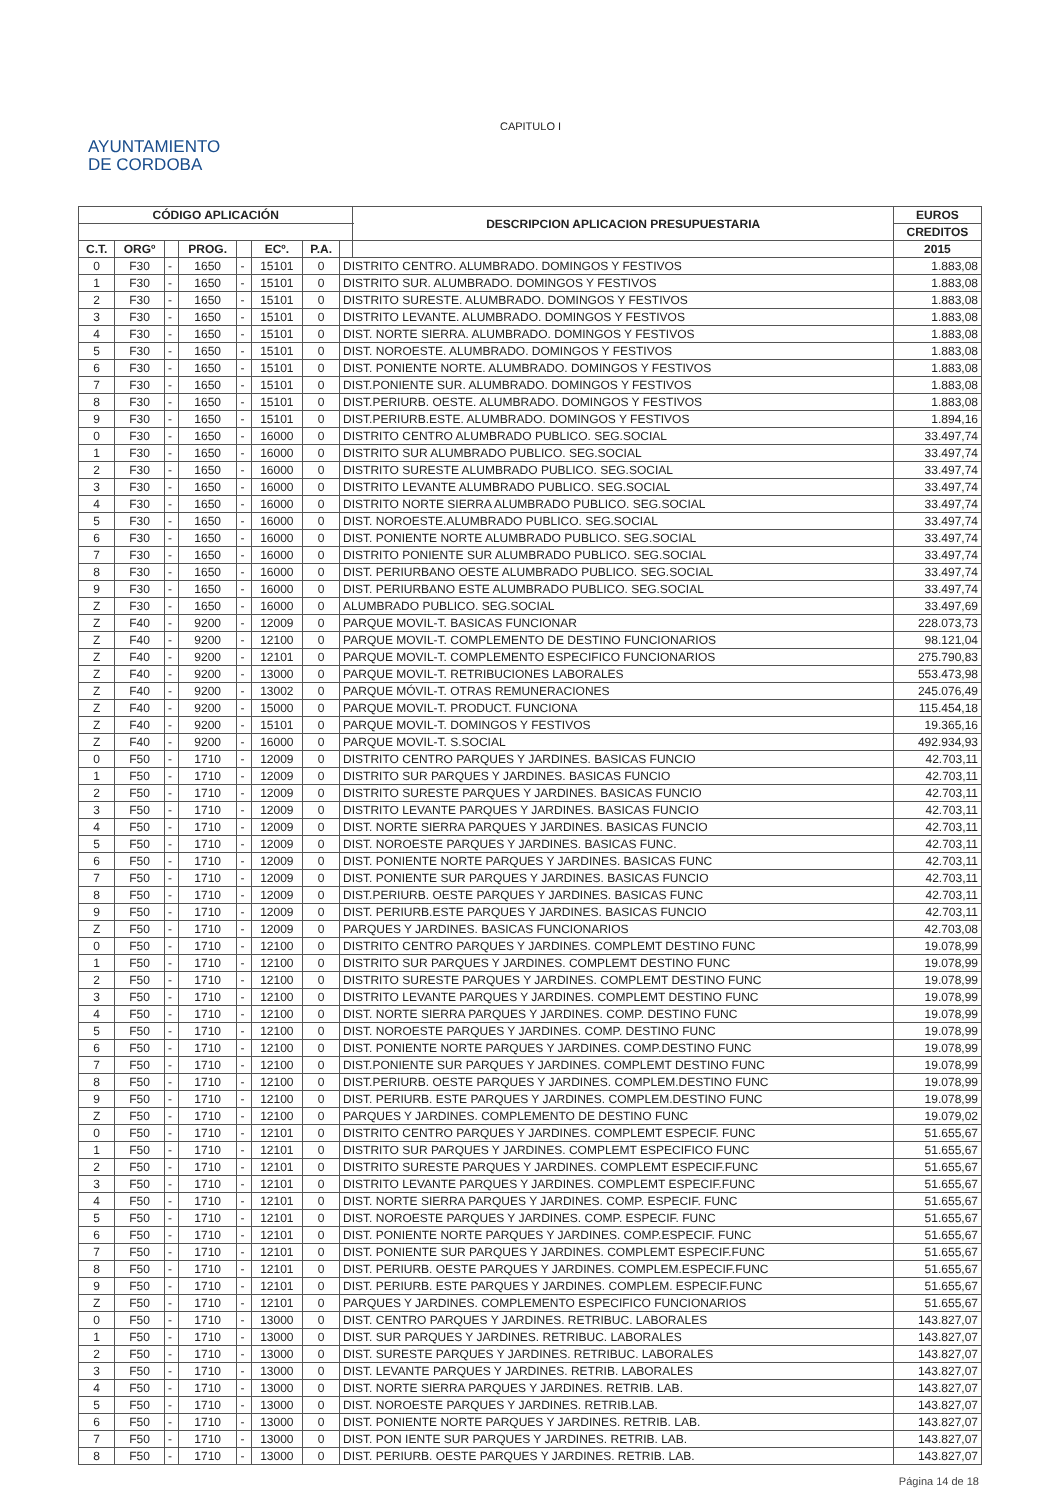CAPITULO I
AYUNTAMIENTO
DE CORDOBA
| CÓDIGO APLICACIÓN | | | | | | | | DESCRIPCION APLICACION PRESUPUESTARIA | EUROS |
| --- | --- | --- | --- | --- | --- | --- | --- | --- | --- |
| | | | | | | | | | CREDITOS |
| C.T. | ORGº | | PROG. | | ECº. | P.A. | | | 2015 |
| 0 | F30 | - | 1650 | - | 15101 | 0 | DISTRITO CENTRO. ALUMBRADO. DOMINGOS Y FESTIVOS | | 1.883,08 |
| 1 | F30 | - | 1650 | - | 15101 | 0 | DISTRITO SUR. ALUMBRADO. DOMINGOS Y FESTIVOS | | 1.883,08 |
| 2 | F30 | - | 1650 | - | 15101 | 0 | DISTRITO SURESTE. ALUMBRADO. DOMINGOS Y FESTIVOS | | 1.883,08 |
| 3 | F30 | - | 1650 | - | 15101 | 0 | DISTRITO LEVANTE. ALUMBRADO. DOMINGOS Y FESTIVOS | | 1.883,08 |
| 4 | F30 | - | 1650 | - | 15101 | 0 | DIST. NORTE SIERRA. ALUMBRADO. DOMINGOS Y FESTIVOS | | 1.883,08 |
| 5 | F30 | - | 1650 | - | 15101 | 0 | DIST. NOROESTE. ALUMBRADO. DOMINGOS Y FESTIVOS | | 1.883,08 |
| 6 | F30 | - | 1650 | - | 15101 | 0 | DIST. PONIENTE NORTE. ALUMBRADO. DOMINGOS Y FESTIVOS | | 1.883,08 |
| 7 | F30 | - | 1650 | - | 15101 | 0 | DIST.PONIENTE SUR. ALUMBRADO. DOMINGOS Y FESTIVOS | | 1.883,08 |
| 8 | F30 | - | 1650 | - | 15101 | 0 | DIST.PERIURB. OESTE. ALUMBRADO. DOMINGOS Y FESTIVOS | | 1.883,08 |
| 9 | F30 | - | 1650 | - | 15101 | 0 | DIST.PERIURB.ESTE. ALUMBRADO. DOMINGOS Y FESTIVOS | | 1.894,16 |
| 0 | F30 | - | 1650 | - | 16000 | 0 | DISTRITO CENTRO ALUMBRADO PUBLICO. SEG.SOCIAL | | 33.497,74 |
| 1 | F30 | - | 1650 | - | 16000 | 0 | DISTRITO SUR ALUMBRADO PUBLICO. SEG.SOCIAL | | 33.497,74 |
| 2 | F30 | - | 1650 | - | 16000 | 0 | DISTRITO SURESTE ALUMBRADO PUBLICO. SEG.SOCIAL | | 33.497,74 |
| 3 | F30 | - | 1650 | - | 16000 | 0 | DISTRITO LEVANTE ALUMBRADO PUBLICO. SEG.SOCIAL | | 33.497,74 |
| 4 | F30 | - | 1650 | - | 16000 | 0 | DISTRITO NORTE SIERRA ALUMBRADO PUBLICO. SEG.SOCIAL | | 33.497,74 |
| 5 | F30 | - | 1650 | - | 16000 | 0 | DIST. NOROESTE.ALUMBRADO PUBLICO. SEG.SOCIAL | | 33.497,74 |
| 6 | F30 | - | 1650 | - | 16000 | 0 | DIST. PONIENTE NORTE ALUMBRADO PUBLICO. SEG.SOCIAL | | 33.497,74 |
| 7 | F30 | - | 1650 | - | 16000 | 0 | DISTRITO PONIENTE SUR ALUMBRADO PUBLICO. SEG.SOCIAL | | 33.497,74 |
| 8 | F30 | - | 1650 | - | 16000 | 0 | DIST. PERIURBANO OESTE ALUMBRADO PUBLICO. SEG.SOCIAL | | 33.497,74 |
| 9 | F30 | - | 1650 | - | 16000 | 0 | DIST. PERIURBANO ESTE ALUMBRADO PUBLICO. SEG.SOCIAL | | 33.497,74 |
| Z | F30 | - | 1650 | - | 16000 | 0 | ALUMBRADO PUBLICO. SEG.SOCIAL | | 33.497,69 |
| Z | F40 | - | 9200 | - | 12009 | 0 | PARQUE MOVIL-T. BASICAS FUNCIONAR | | 228.073,73 |
| Z | F40 | - | 9200 | - | 12100 | 0 | PARQUE MOVIL-T. COMPLEMENTO DE DESTINO FUNCIONARIOS | | 98.121,04 |
| Z | F40 | - | 9200 | - | 12101 | 0 | PARQUE MOVIL-T. COMPLEMENTO ESPECIFICO FUNCIONARIOS | | 275.790,83 |
| Z | F40 | - | 9200 | - | 13000 | 0 | PARQUE MOVIL-T. RETRIBUCIONES LABORALES | | 553.473,98 |
| Z | F40 | - | 9200 | - | 13002 | 0 | PARQUE MÓVIL-T. OTRAS REMUNERACIONES | | 245.076,49 |
| Z | F40 | - | 9200 | - | 15000 | 0 | PARQUE MOVIL-T. PRODUCT. FUNCIONA | | 115.454,18 |
| Z | F40 | - | 9200 | - | 15101 | 0 | PARQUE MOVIL-T. DOMINGOS Y FESTIVOS | | 19.365,16 |
| Z | F40 | - | 9200 | - | 16000 | 0 | PARQUE MOVIL-T. S.SOCIAL | | 492.934,93 |
| 0 | F50 | - | 1710 | - | 12009 | 0 | DISTRITO CENTRO PARQUES Y JARDINES. BASICAS FUNCIO | | 42.703,11 |
| 1 | F50 | - | 1710 | - | 12009 | 0 | DISTRITO SUR PARQUES Y JARDINES. BASICAS FUNCIO | | 42.703,11 |
| 2 | F50 | - | 1710 | - | 12009 | 0 | DISTRITO SURESTE PARQUES Y JARDINES. BASICAS FUNCIO | | 42.703,11 |
| 3 | F50 | - | 1710 | - | 12009 | 0 | DISTRITO LEVANTE PARQUES Y JARDINES. BASICAS FUNCIO | | 42.703,11 |
| 4 | F50 | - | 1710 | - | 12009 | 0 | DIST. NORTE SIERRA PARQUES Y JARDINES. BASICAS FUNCIO | | 42.703,11 |
| 5 | F50 | - | 1710 | - | 12009 | 0 | DIST. NOROESTE PARQUES Y JARDINES. BASICAS FUNC. | | 42.703,11 |
| 6 | F50 | - | 1710 | - | 12009 | 0 | DIST. PONIENTE NORTE PARQUES Y JARDINES. BASICAS FUNC | | 42.703,11 |
| 7 | F50 | - | 1710 | - | 12009 | 0 | DIST. PONIENTE SUR PARQUES Y JARDINES. BASICAS FUNCIO | | 42.703,11 |
| 8 | F50 | - | 1710 | - | 12009 | 0 | DIST.PERIURB. OESTE PARQUES Y JARDINES. BASICAS FUNC | | 42.703,11 |
| 9 | F50 | - | 1710 | - | 12009 | 0 | DIST. PERIURB.ESTE PARQUES Y JARDINES. BASICAS FUNCIO | | 42.703,11 |
| Z | F50 | - | 1710 | - | 12009 | 0 | PARQUES Y JARDINES. BASICAS FUNCIONARIOS | | 42.703,08 |
| 0 | F50 | - | 1710 | - | 12100 | 0 | DISTRITO CENTRO PARQUES Y JARDINES. COMPLEMT DESTINO FUNC | | 19.078,99 |
| 1 | F50 | - | 1710 | - | 12100 | 0 | DISTRITO SUR PARQUES Y JARDINES. COMPLEMT DESTINO FUNC | | 19.078,99 |
| 2 | F50 | - | 1710 | - | 12100 | 0 | DISTRITO SURESTE PARQUES Y JARDINES. COMPLEMT DESTINO FUNC | | 19.078,99 |
| 3 | F50 | - | 1710 | - | 12100 | 0 | DISTRITO LEVANTE PARQUES Y JARDINES. COMPLEMT DESTINO FUNC | | 19.078,99 |
| 4 | F50 | - | 1710 | - | 12100 | 0 | DIST. NORTE SIERRA PARQUES Y JARDINES. COMP. DESTINO FUNC | | 19.078,99 |
| 5 | F50 | - | 1710 | - | 12100 | 0 | DIST. NOROESTE PARQUES Y JARDINES. COMP. DESTINO FUNC | | 19.078,99 |
| 6 | F50 | - | 1710 | - | 12100 | 0 | DIST. PONIENTE NORTE PARQUES Y JARDINES. COMP.DESTINO FUNC | | 19.078,99 |
| 7 | F50 | - | 1710 | - | 12100 | 0 | DIST.PONIENTE SUR PARQUES Y JARDINES. COMPLEMT DESTINO FUNC | | 19.078,99 |
| 8 | F50 | - | 1710 | - | 12100 | 0 | DIST.PERIURB. OESTE PARQUES Y JARDINES. COMPLEM.DESTINO FUNC | | 19.078,99 |
| 9 | F50 | - | 1710 | - | 12100 | 0 | DIST. PERIURB. ESTE PARQUES Y JARDINES. COMPLEM.DESTINO FUNC | | 19.078,99 |
| Z | F50 | - | 1710 | - | 12100 | 0 | PARQUES Y JARDINES. COMPLEMENTO DE DESTINO FUNC | | 19.079,02 |
| 0 | F50 | - | 1710 | - | 12101 | 0 | DISTRITO CENTRO PARQUES Y JARDINES. COMPLEMT ESPECIF. FUNC | | 51.655,67 |
| 1 | F50 | - | 1710 | - | 12101 | 0 | DISTRITO SUR PARQUES Y JARDINES. COMPLEMT ESPECIFICO FUNC | | 51.655,67 |
| 2 | F50 | - | 1710 | - | 12101 | 0 | DISTRITO SURESTE PARQUES Y JARDINES. COMPLEMT ESPECIF.FUNC | | 51.655,67 |
| 3 | F50 | - | 1710 | - | 12101 | 0 | DISTRITO LEVANTE PARQUES Y JARDINES. COMPLEMT ESPECIF.FUNC | | 51.655,67 |
| 4 | F50 | - | 1710 | - | 12101 | 0 | DIST. NORTE SIERRA PARQUES Y JARDINES. COMP. ESPECIF. FUNC | | 51.655,67 |
| 5 | F50 | - | 1710 | - | 12101 | 0 | DIST. NOROESTE PARQUES Y JARDINES. COMP. ESPECIF. FUNC | | 51.655,67 |
| 6 | F50 | - | 1710 | - | 12101 | 0 | DIST. PONIENTE NORTE PARQUES Y JARDINES. COMP.ESPECIF. FUNC | | 51.655,67 |
| 7 | F50 | - | 1710 | - | 12101 | 0 | DIST. PONIENTE SUR PARQUES Y JARDINES. COMPLEMT ESPECIF.FUNC | | 51.655,67 |
| 8 | F50 | - | 1710 | - | 12101 | 0 | DIST. PERIURB. OESTE PARQUES Y JARDINES. COMPLEM.ESPECIF.FUNC | | 51.655,67 |
| 9 | F50 | - | 1710 | - | 12101 | 0 | DIST. PERIURB. ESTE PARQUES Y JARDINES. COMPLEM. ESPECIF.FUNC | | 51.655,67 |
| Z | F50 | - | 1710 | - | 12101 | 0 | PARQUES Y JARDINES. COMPLEMENTO ESPECIFICO FUNCIONARIOS | | 51.655,67 |
| 0 | F50 | - | 1710 | - | 13000 | 0 | DIST. CENTRO PARQUES Y JARDINES. RETRIBUC. LABORALES | | 143.827,07 |
| 1 | F50 | - | 1710 | - | 13000 | 0 | DIST. SUR PARQUES Y JARDINES. RETRIBUC. LABORALES | | 143.827,07 |
| 2 | F50 | - | 1710 | - | 13000 | 0 | DIST. SURESTE PARQUES Y JARDINES. RETRIBUC. LABORALES | | 143.827,07 |
| 3 | F50 | - | 1710 | - | 13000 | 0 | DIST. LEVANTE PARQUES Y JARDINES. RETRIB. LABORALES | | 143.827,07 |
| 4 | F50 | - | 1710 | - | 13000 | 0 | DIST. NORTE SIERRA PARQUES Y JARDINES. RETRIB. LAB. | | 143.827,07 |
| 5 | F50 | - | 1710 | - | 13000 | 0 | DIST. NOROESTE PARQUES Y JARDINES. RETRIB.LAB. | | 143.827,07 |
| 6 | F50 | - | 1710 | - | 13000 | 0 | DIST. PONIENTE NORTE PARQUES Y JARDINES. RETRIB. LAB. | | 143.827,07 |
| 7 | F50 | - | 1710 | - | 13000 | 0 | DIST. PON IENTE SUR PARQUES Y JARDINES. RETRIB. LAB. | | 143.827,07 |
| 8 | F50 | - | 1710 | - | 13000 | 0 | DIST. PERIURB. OESTE PARQUES Y JARDINES. RETRIB. LAB. | | 143.827,07 |
Página 14 de 18